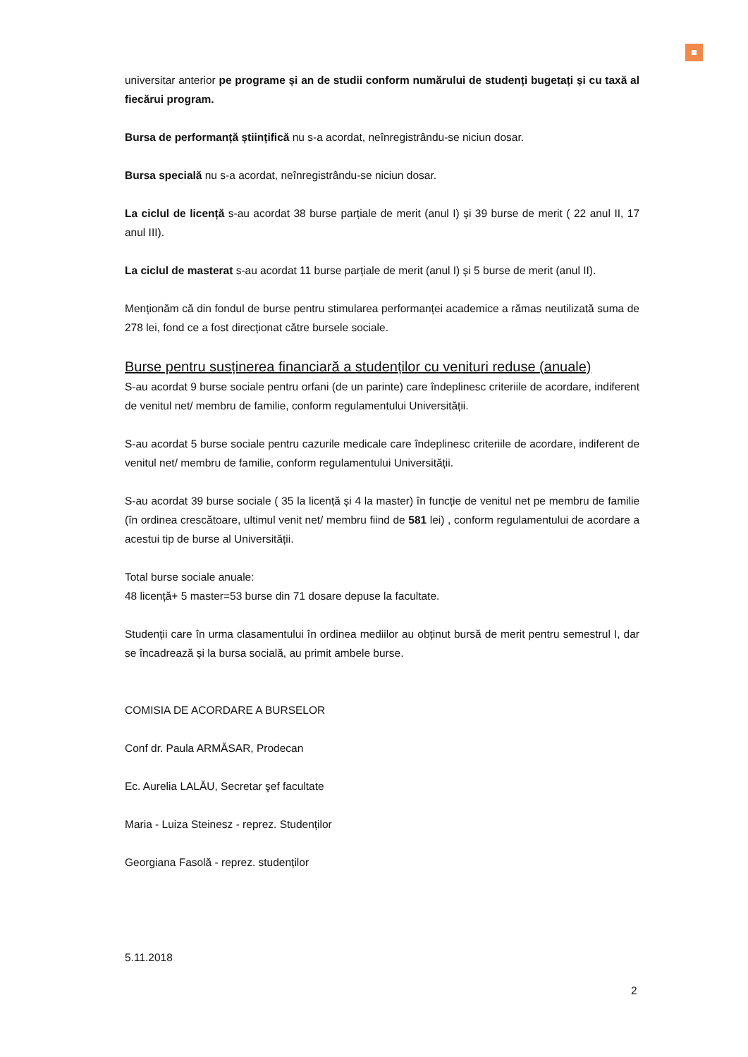universitar anterior pe programe și an de studii conform numărului de studenți bugetați și cu taxă al fiecărui program.
Bursa de performanță științifică nu s-a acordat, neînregistrându-se niciun dosar.
Bursa specială nu s-a acordat, neînregistrându-se niciun dosar.
La ciclul de licență s-au acordat 38 burse parțiale de merit (anul I) și 39 burse de merit ( 22 anul II, 17 anul III).
La ciclul de masterat s-au acordat 11 burse parțiale de merit (anul I) și 5 burse de merit (anul II).
Menționăm că din fondul de burse pentru stimularea performanței academice a rămas neutilizată suma de 278 lei, fond ce a fost direcționat către bursele sociale.
Burse pentru susținerea financiară a studenților cu venituri reduse (anuale)
S-au acordat 9 burse sociale pentru orfani (de un parinte) care îndeplinesc criteriile de acordare, indiferent de venitul net/ membru de familie, conform regulamentului Universității.
S-au acordat 5 burse sociale pentru cazurile medicale care îndeplinesc criteriile de acordare, indiferent de venitul net/ membru de familie, conform regulamentului Universității.
S-au acordat 39 burse sociale ( 35 la licență și 4 la master) în funcție de venitul net pe membru de familie (în ordinea crescătoare, ultimul venit net/ membru fiind de 581 lei) , conform regulamentului de acordare a acestui tip de burse al Universității.
Total burse sociale anuale:
48 licență+ 5 master=53 burse din 71 dosare depuse la facultate.
Studenții care în urma clasamentului în ordinea mediilor au obținut bursă de merit pentru semestrul I, dar se încadrează și la bursa socială, au primit ambele burse.
COMISIA DE ACORDARE A BURSELOR
Conf dr. Paula ARMĂSAR, Prodecan
Ec. Aurelia LALĂU, Secretar şef facultate
Maria - Luiza Steinesz - reprez. Studenților
Georgiana Fasolă - reprez. studenților
5.11.2018
2